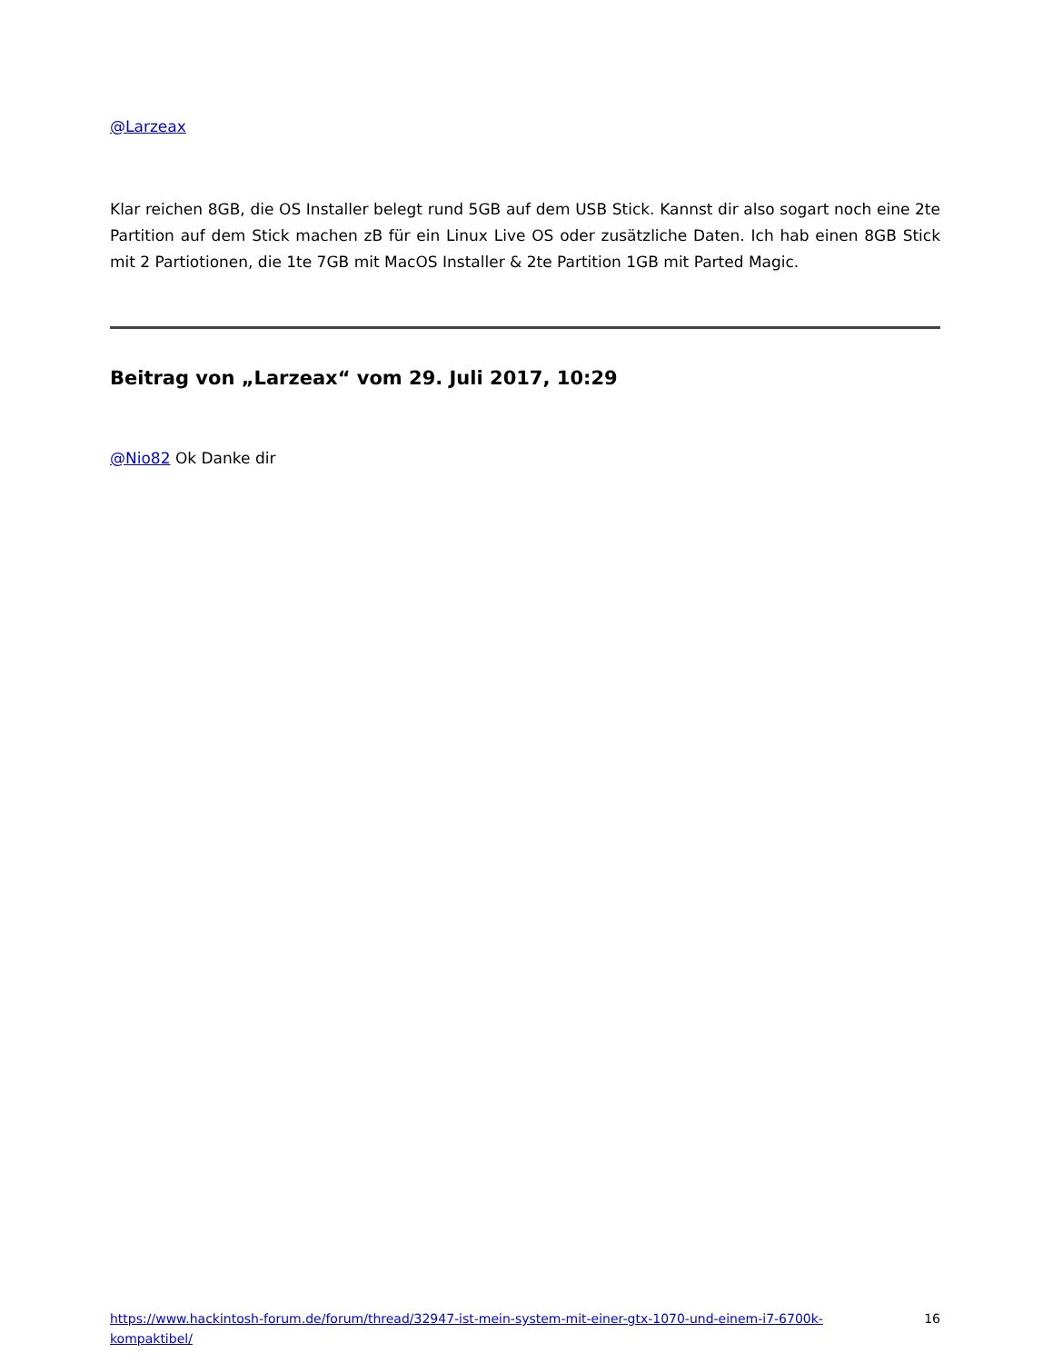@Larzeax
Klar reichen 8GB, die OS Installer belegt rund 5GB auf dem USB Stick. Kannst dir also sogart noch eine 2te Partition auf dem Stick machen zB für ein Linux Live OS oder zusätzliche Daten. Ich hab einen 8GB Stick mit 2 Partiotionen, die 1te 7GB mit MacOS Installer & 2te Partition 1GB mit Parted Magic.
Beitrag von „Larzeax“ vom 29. Juli 2017, 10:29
@Nio82 Ok Danke dir
https://www.hackintosh-forum.de/forum/thread/32947-ist-mein-system-mit-einer-gtx-1070-und-einem-i7-6700k-kompaktibel/
16